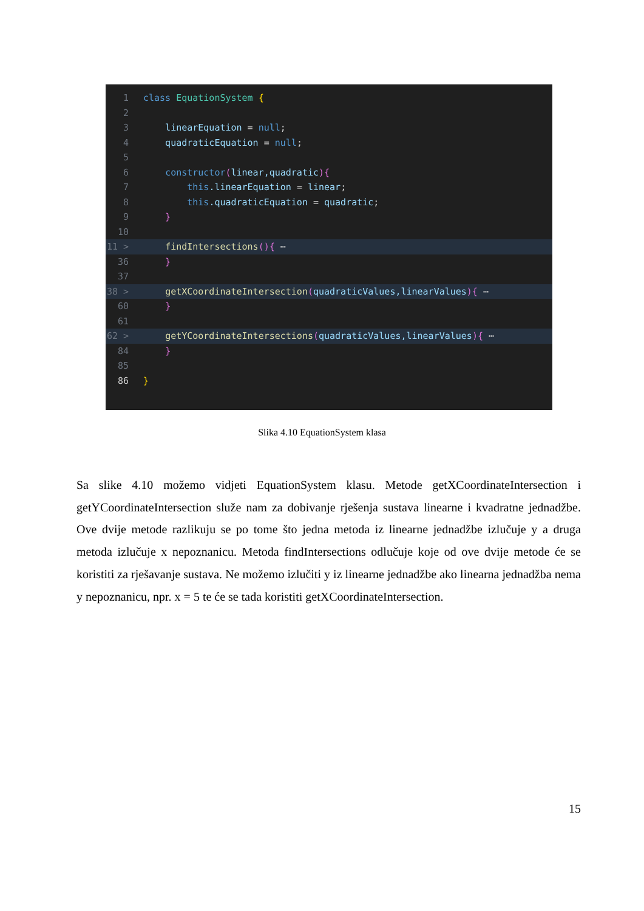1 class EquationSystem {
2
3 linearEquation = null;
4 quadraticEquation = null;
5
6 constructor(linear,quadratic){
7 this.linearEquation = linear;
8 this.quadraticEquation = quadratic;
9 }
10
11 > findIntersections(){ ⋯
36 }
37
38 > getXCoordinateIntersection(quadraticValues,linearValues){ ⋯
60 }
61
62 > getYCoordinateIntersections(quadraticValues,linearValues){ ⋯
84 }
85
86 }
Slika 4.10 EquationSystem klasa
Sa slike 4.10 možemo vidjeti EquationSystem klasu. Metode getXCoordinateIntersection i getYCoordinateIntersection služe nam za dobivanje rješenja sustava linearne i kvadratne jednadžbe. Ove dvije metode razlikuju se po tome što jedna metoda iz linearne jednadžbe izlučuje y a druga metoda izlučuje x nepoznanicu. Metoda findIntersections odlučuje koje od ove dvije metode će se koristiti za rješavanje sustava. Ne možemo izlučiti y iz linearne jednadžbe ako linearna jednadžba nema y nepoznanicu, npr. x = 5 te će se tada koristiti getXCoordinateIntersection.
15